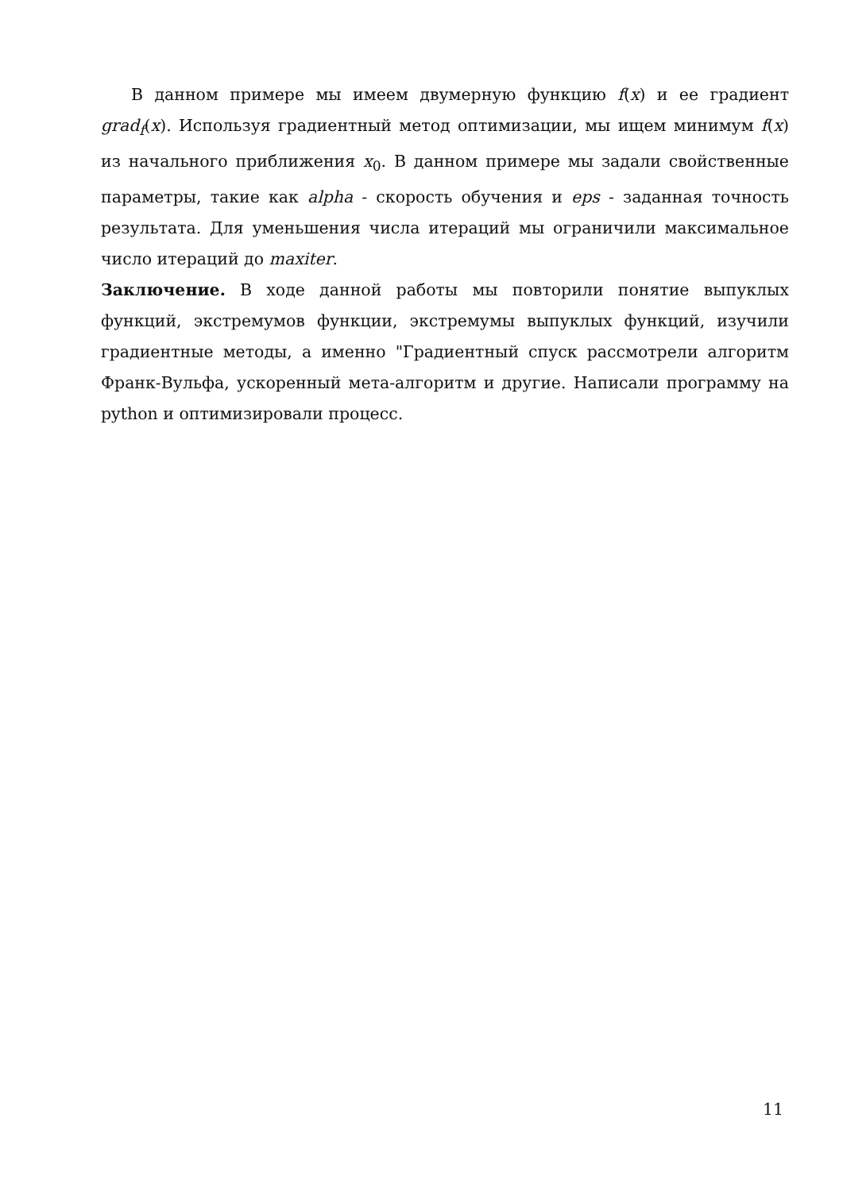В данном примере мы имеем двумерную функцию f(x) и ее градиент grad<sub>f</sub>(x). Используя градиентный метод оптимизации, мы ищем минимум f(x) из начального приближения x<sub>0</sub>. В данном примере мы задали свойственные параметры, такие как alpha - скорость обучения и eps - заданная точность результата. Для уменьшения числа итераций мы ограничили максимальное число итераций до maxiter.
Заключение. В ходе данной работы мы повторили понятие выпуклых функций, экстремумов функции, экстремумы выпуклых функций, изучили градиентные методы, а именно "Градиентный спуск рассмотрели алгоритм Франк-Вульфа, ускоренный мета-алгоритм и другие. Написали программу на python и оптимизировали процесс.
11